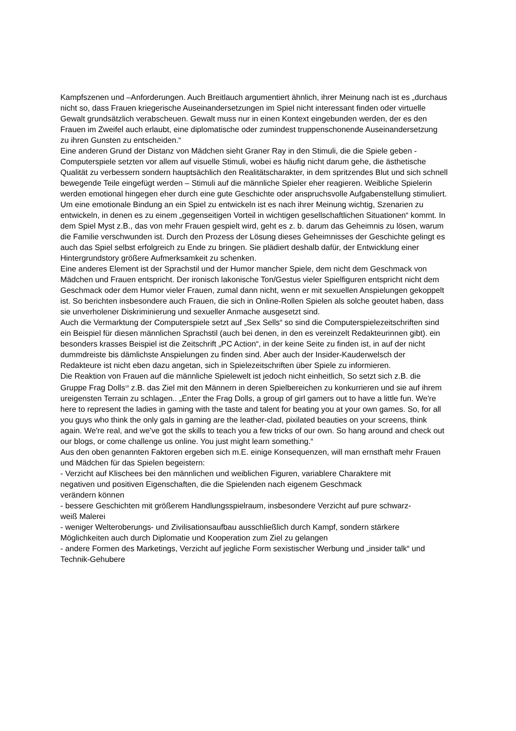Kampfszenen und –Anforderungen. Auch Breitlauch argumentiert ähnlich, ihrer Meinung nach ist es „durchaus nicht so, dass Frauen kriegerische Auseinandersetzungen im Spiel nicht interessant finden oder virtuelle Gewalt grundsätzlich verabscheuen. Gewalt muss nur in einen Kontext eingebunden werden, der es den Frauen im Zweifel auch erlaubt, eine diplomatische oder zumindest truppenschonende Auseinandersetzung zu ihren Gunsten zu entscheiden.“
Eine anderen Grund der Distanz von Mädchen sieht Graner Ray in den Stimuli, die die Spiele geben - Computerspiele setzten vor allem auf visuelle Stimuli, wobei es häufig nicht darum gehe, die ästhetische Qualität zu verbessern sondern hauptsächlich den Realitätscharakter, in dem spritzendes Blut und sich schnell bewegende Teile eingefügt werden – Stimuli auf die männliche Spieler eher reagieren. Weibliche Spielerin werden emotional hingegen eher durch eine gute Geschichte oder anspruchsvolle Aufgabenstellung stimuliert. Um eine emotionale Bindung an ein Spiel zu entwickeln ist es nach ihrer Meinung wichtig, Szenarien zu entwickeln, in denen es zu einem „gegenseitigen Vorteil in wichtigen gesellschaftlichen Situationen“ kommt. In dem Spiel Myst z.B., das von mehr Frauen gespielt wird, geht es z. b. darum das Geheimnis zu lösen, warum die Familie verschwunden ist. Durch den Prozess der Lösung dieses Geheimnisses der Geschichte gelingt es auch das Spiel selbst erfolgreich zu Ende zu bringen. Sie plädiert deshalb dafür, der Entwicklung einer Hintergrundstory größere Aufmerksamkeit zu schenken.
Eine anderes Element ist der Sprachstil und der Humor mancher Spiele, dem nicht dem Geschmack von Mädchen und Frauen entspricht. Der ironisch lakonische Ton/Gestus vieler Spielfiguren entspricht nicht dem Geschmack oder dem Humor vieler Frauen, zumal dann nicht, wenn er mit sexuellen Anspielungen gekoppelt ist. So berichten insbesondere auch Frauen, die sich in Online-Rollen Spielen als solche geoutet haben, dass sie unverholener Diskriminierung und sexueller Anmache ausgesetzt sind.
Auch die Vermarktung der Computerspiele setzt auf „Sex Sells“ so sind die Computerspielezeitschriften sind ein Beispiel für diesen männlichen Sprachstil (auch bei denen, in den es vereinzelt Redakteurinnen gibt). ein besonders krasses Beispiel ist die Zeitschrift „PC Action“, in der keine Seite zu finden ist, in auf der nicht dummdreiste bis dämlichste Anspielungen zu finden sind. Aber auch der Insider-Kauderwelsch der Redakteure ist nicht eben dazu angetan, sich in Spielezeitschriften über Spiele zu informieren.
Die Reaktion von Frauen auf die männliche Spielewelt ist jedoch nicht einheitlich, So setzt sich z.B. die Gruppe Frag Dolls<sup>18</sup> z.B. das Ziel mit den Männern in deren Spielbereichen zu konkurrieren und sie auf ihrem ureigensten Terrain zu schlagen.. „Enter the Frag Dolls, a group of girl gamers out to have a little fun. We're here to represent the ladies in gaming with the taste and talent for beating you at your own games. So, for all you guys who think the only gals in gaming are the leather-clad, pixilated beauties on your screens, think again. We're real, and we've got the skills to teach you a few tricks of our own. So hang around and check out our blogs, or come challenge us online. You just might learn something.“
Aus den oben genannten Faktoren ergeben sich m.E. einige Konsequenzen, will man ernsthaft mehr Frauen und Mädchen für das Spielen begeistern:
- Verzicht auf Klischees bei den männlichen und weiblichen Figuren, variablere Charaktere mit negativen und positiven Eigenschaften, die die Spielenden nach eigenem Geschmack verändern können
- bessere Geschichten mit größerem Handlungsspielraum, insbesondere Verzicht auf pure schwarz-weiß Malerei
- weniger Welteroberungs- und Zivilisationsaufbau ausschließlich durch Kampf, sondern stärkere Möglichkeiten auch durch Diplomatie und Kooperation zum Ziel zu gelangen
- andere Formen des Marketings, Verzicht auf jegliche Form sexistischer Werbung und „insider talk“ und Technik-Gehubere